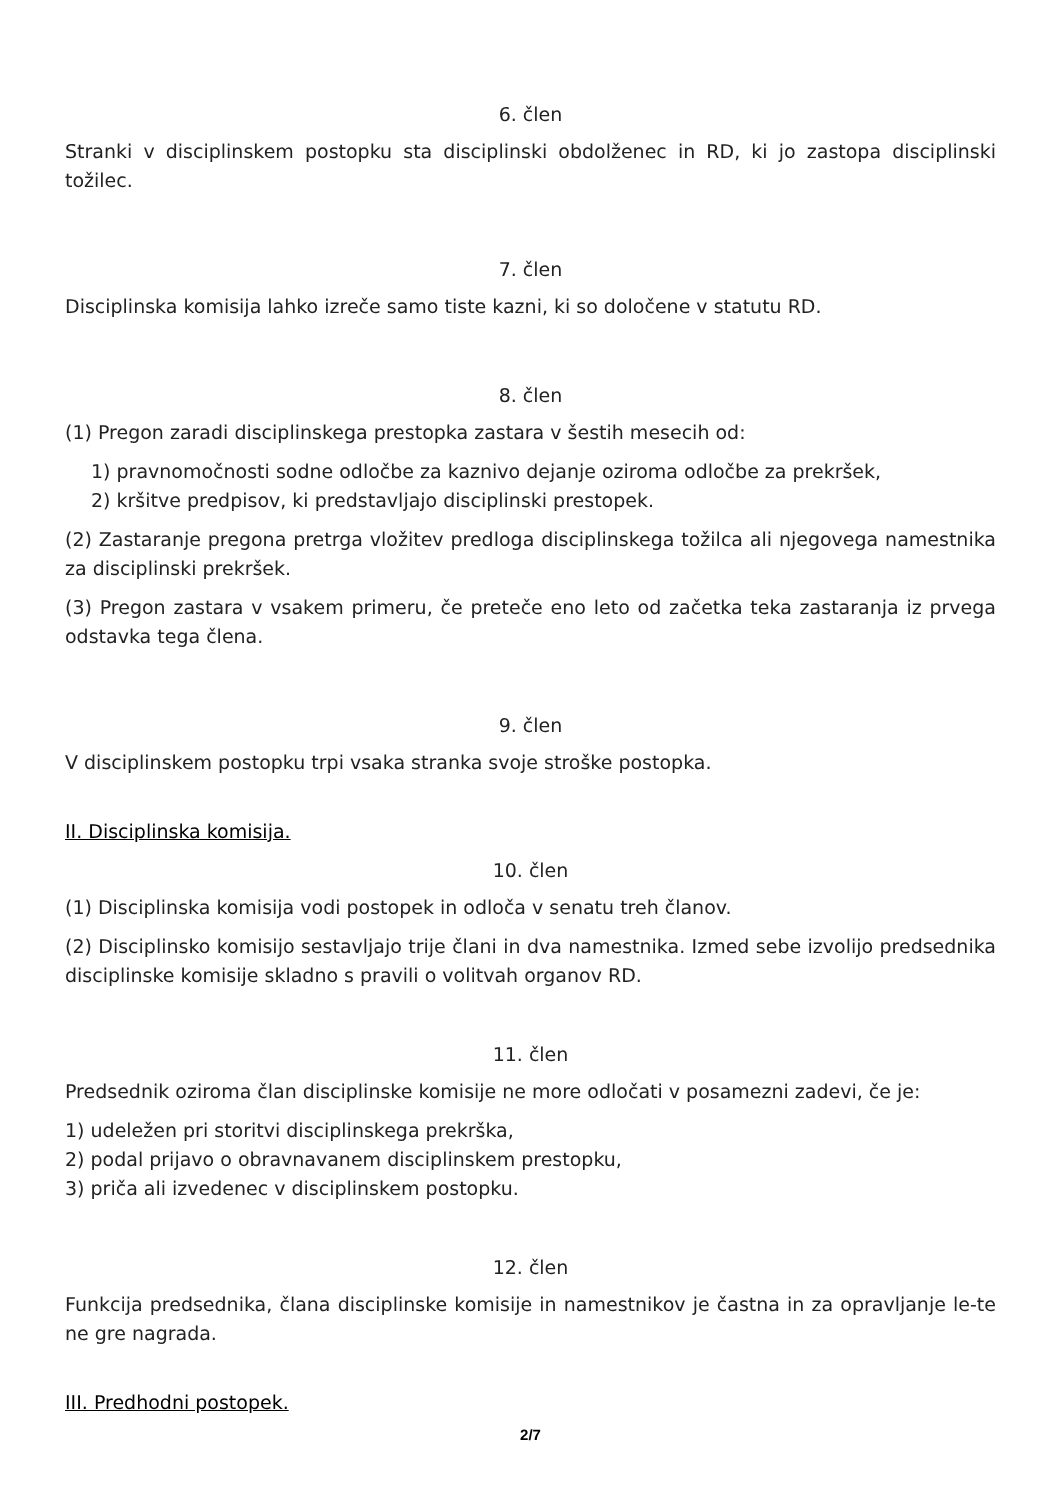6. člen
Stranki v disciplinskem postopku sta disciplinski obdolženec in RD, ki jo zastopa disciplinski tožilec.
7. člen
Disciplinska komisija lahko izreče samo tiste kazni, ki so določene v statutu RD.
8. člen
(1) Pregon zaradi disciplinskega prestopka zastara v šestih mesecih od:
1) pravnomočnosti sodne odločbe za kaznivo dejanje oziroma odločbe za prekršek,
2) kršitve predpisov, ki predstavljajo disciplinski prestopek.
(2) Zastaranje pregona pretrga vložitev predloga disciplinskega tožilca ali njegovega namestnika za disciplinski prekršek.
(3) Pregon zastara v vsakem primeru, če preteče eno leto od začetka teka zastaranja iz prvega odstavka tega člena.
9. člen
V disciplinskem postopku trpi vsaka stranka svoje stroške postopka.
II. Disciplinska komisija.
10. člen
(1) Disciplinska komisija vodi postopek in odloča v senatu treh članov.
(2) Disciplinsko komisijo sestavljajo trije člani in dva namestnika. Izmed sebe izvolijo predsednika disciplinske komisije skladno s pravili o volitvah organov RD.
11. člen
Predsednik oziroma član disciplinske komisije ne more odločati v posamezni zadevi, če je:
1) udeležen pri storitvi disciplinskega prekrška,
2) podal prijavo o obravnavanem disciplinskem prestopku,
3) priča ali izvedenec v disciplinskem postopku.
12. člen
Funkcija predsednika, člana disciplinske komisije in namestnikov je častna in za opravljanje le-te ne gre nagrada.
III. Predhodni postopek.
2/7